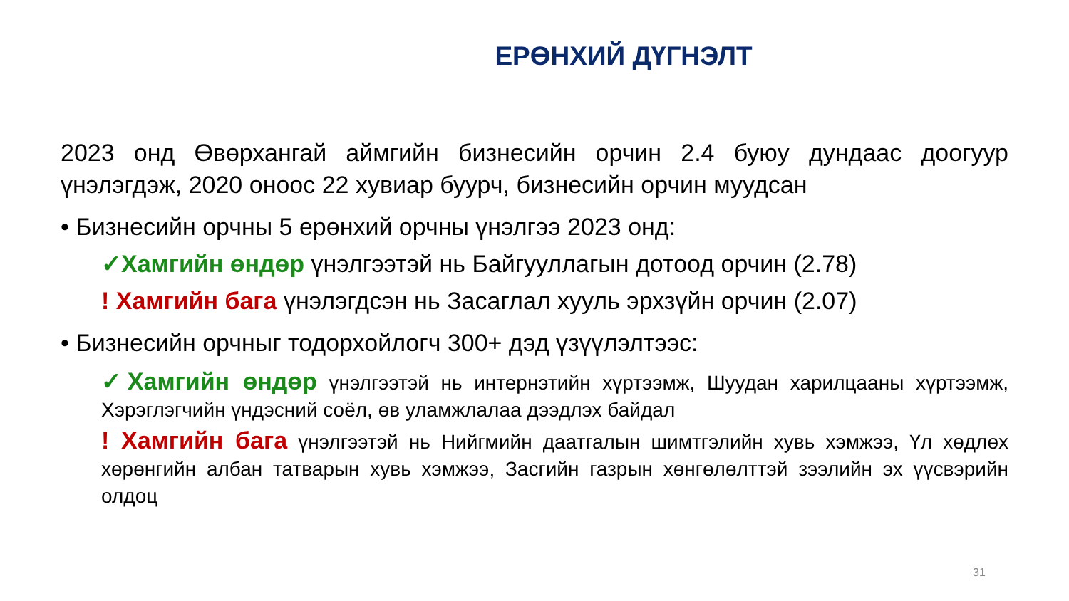ЕРӨНХИЙ ДҮГНЭЛТ
2023 онд Өвөрхангай аймгийн бизнесийн орчин 2.4 буюу дундаас доогуур үнэлэгдэж, 2020 оноос 22 хувиар буурч, бизнесийн орчин муудсан
• Бизнесийн орчны 5 ерөнхий орчны үнэлгээ 2023 онд:
✓Хамгийн өндөр үнэлгээтэй нь Байгууллагын дотоод орчин (2.78)
! Хамгийн бага үнэлэгдсэн нь Засаглал хууль эрхзүйн орчин (2.07)
• Бизнесийн орчныг тодорхойлогч 300+ дэд үзүүлэлтээс:
✓Хамгийн өндөр үнэлгээтэй нь интернэтийн хүртээмж, Шуудан харилцааны хүртээмж, Хэрэглэгчийн үндэсний соёл, өв уламжлалаа дээдлэх байдал
! Хамгийн бага үнэлгээтэй нь Нийгмийн даатгалын шимтгэлийн хувь хэмжээ, Үл хөдлөх хөрөнгийн албан татварын хувь хэмжээ, Засгийн газрын хөнгөлөлттэй зээлийн эх үүсвэрийн олдоц
31